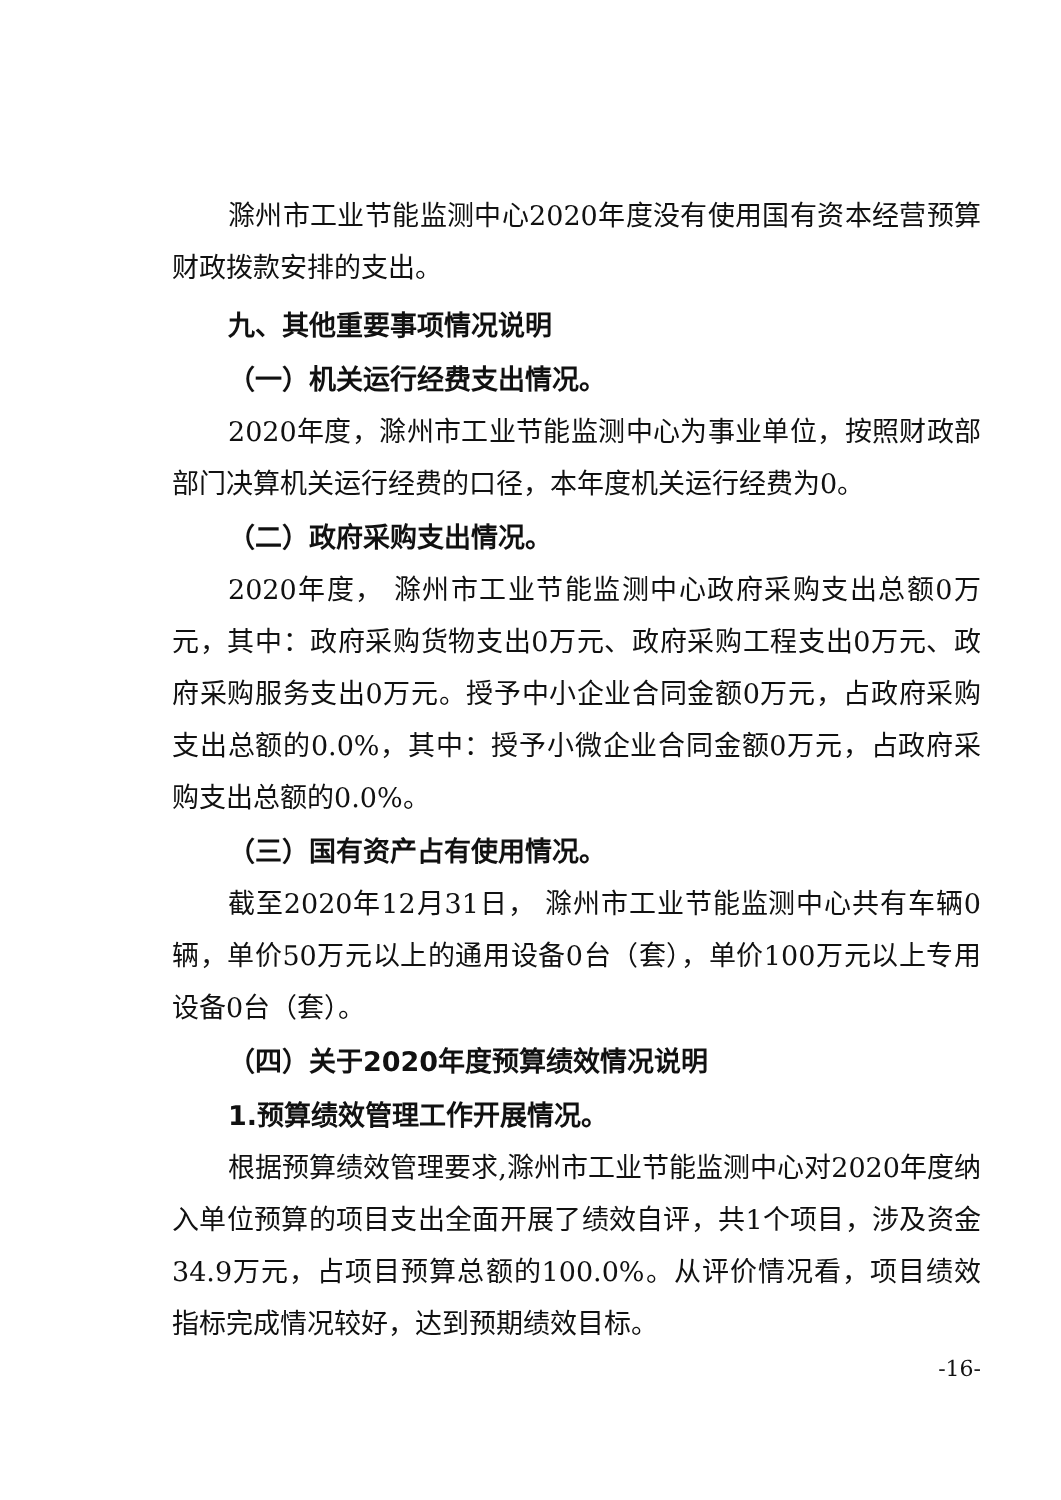滁州市工业节能监测中心2020年度没有使用国有资本经营预算财政拨款安排的支出。
九、其他重要事项情况说明
（一）机关运行经费支出情况。
2020年度，滁州市工业节能监测中心为事业单位，按照财政部部门决算机关运行经费的口径，本年度机关运行经费为0。
（二）政府采购支出情况。
2020年度， 滁州市工业节能监测中心政府采购支出总额0万元，其中：政府采购货物支出0万元、政府采购工程支出0万元、政府采购服务支出0万元。授予中小企业合同金额0万元，占政府采购支出总额的0.0%，其中：授予小微企业合同金额0万元，占政府采购支出总额的0.0%。
（三）国有资产占有使用情况。
截至2020年12月31日， 滁州市工业节能监测中心共有车辆0辆，单价50万元以上的通用设备0台（套），单价100万元以上专用设备0台（套）。
（四）关于2020年度预算绩效情况说明
1.预算绩效管理工作开展情况。
根据预算绩效管理要求,滁州市工业节能监测中心对2020年度纳入单位预算的项目支出全面开展了绩效自评，共1个项目，涉及资金34.9万元，占项目预算总额的100.0%。从评价情况看，项目绩效指标完成情况较好，达到预期绩效目标。
-16-